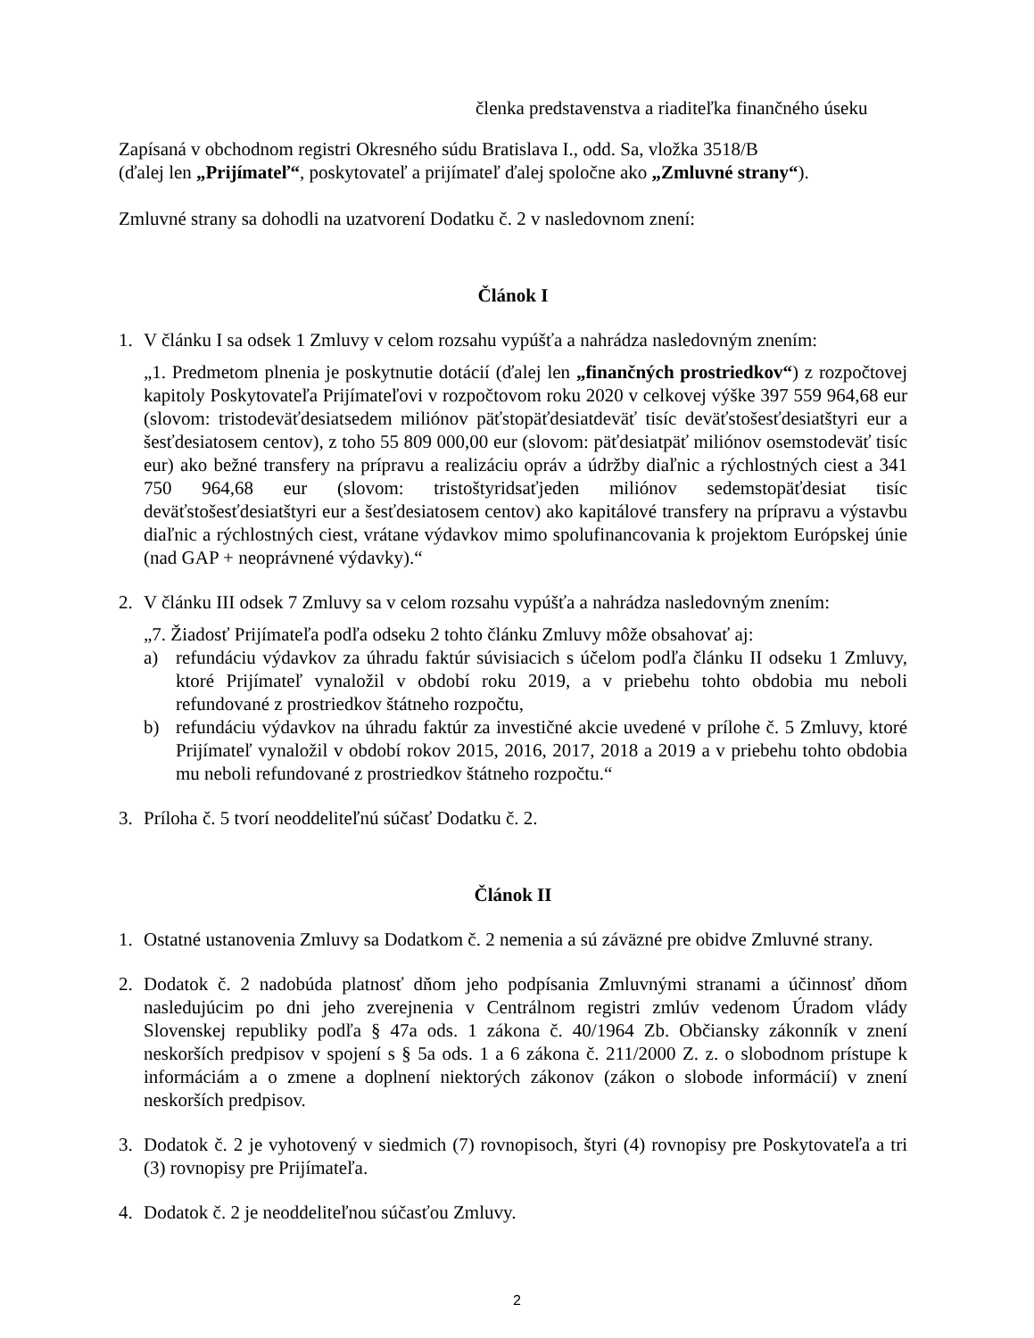členka predstavenstva a riaditeľka finančného úseku
Zapísaná v obchodnom registri Okresného súdu Bratislava I., odd. Sa, vložka 3518/B
(ďalej len „Prijímateľ“, poskytovateľ a prijímateľ ďalej spoločne ako „Zmluvné strany“).
Zmluvné strany sa dohodli na uzatvorení Dodatku č. 2 v nasledovnom znení:
Článok I
1. V článku I sa odsek 1 Zmluvy v celom rozsahu vypúšťa a nahrádza nasledovným znením:
„1. Predmetom plnenia je poskytnutie dotácií (ďalej len „finančných prostriedkov“) z rozpočtovej kapitoly Poskytovateľa Prijímateľovi v rozpočtovom roku 2020 v celkovej výške 397 559 964,68 eur (slovom: tristodeväťdesiatsedem miliónov päťstopäťdesiatdeväť tisíc deväťstošesťdesiatštyri eur a šesťdesiatosem centov), z toho 55 809 000,00 eur (slovom: päťdesiatpäť miliónov osemstodeväť tisíc eur) ako bežné transfery na prípravu a realizáciu opráv a údržby diaľnic a rýchlostných ciest a 341 750 964,68 eur (slovom: tristoštyridsaťjeden miliónov sedemstopäťdesiat tisíc deväťstošesťdesiatštyri eur a šesťdesiatosem centov) ako kapitálové transfery na prípravu a výstavbu diaľnic a rýchlostných ciest, vrátane výdavkov mimo spolufinancovania k projektom Európskej únie (nad GAP + neoprávnené výdavky).“
2. V článku III odsek 7 Zmluvy sa v celom rozsahu vypúšťa a nahrádza nasledovným znením:
„7. Žiadosť Prijímateľa podľa odseku 2 tohto článku Zmluvy môže obsahovať aj:
a) refundáciu výdavkov za úhradu faktúr súvisiacich s účelom podľa článku II odseku 1 Zmluvy, ktoré Prijímateľ vynaložil v období roku 2019, a v priebehu tohto obdobia mu neboli refundované z prostriedkov štátneho rozpočtu,
b) refundáciu výdavkov na úhradu faktúr za investičné akcie uvedené v prílohe č. 5 Zmluvy, ktoré Prijímateľ vynaložil v období rokov 2015, 2016, 2017, 2018 a 2019 a v priebehu tohto obdobia mu neboli refundované z prostriedkov štátneho rozpočtu.“
3. Príloha č. 5 tvorí neoddeliteľnú súčasť Dodatku č. 2.
Článok II
1. Ostatné ustanovenia Zmluvy sa Dodatkom č. 2 nemenia a sú záväzné pre obidve Zmluvné strany.
2. Dodatok č. 2 nadobúda platnosť dňom jeho podpísania Zmluvnými stranami a účinnosť dňom nasledujúcim po dni jeho zverejnenia v Centrálnom registri zmlúv vedenom Úradom vlády Slovenskej republiky podľa § 47a ods. 1 zákona č. 40/1964 Zb. Občiansky zákonník v znení neskorších predpisov v spojení s § 5a ods. 1 a 6 zákona č. 211/2000 Z. z. o slobodnom prístupe k informáciám a o zmene a doplnení niektorých zákonov (zákon o slobode informácií) v znení neskorších predpisov.
3. Dodatok č. 2 je vyhotovený v siedmich (7) rovnopisoch, štyri (4) rovnopisy pre Poskytovateľa a tri (3) rovnopisy pre Prijímateľa.
4. Dodatok č. 2 je neoddeliteľnou súčasťou Zmluvy.
2